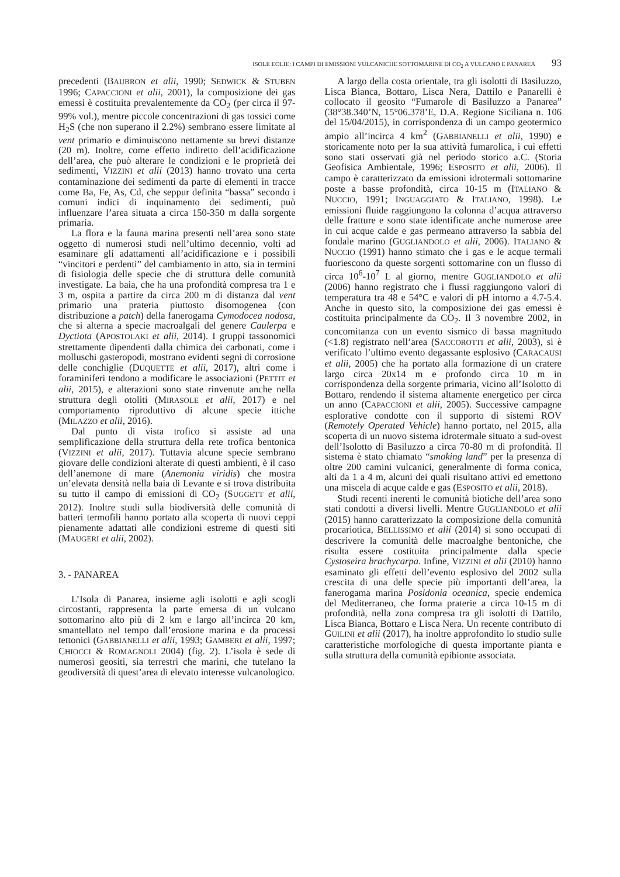ISOLE EOLIE: I CAMPI DI EMISSIONI VULCANICHE SOTTOMARINE DI CO<sub>2</sub> A VULCANO E PANAREA 93
precedenti (BAUBRON et alii, 1990; SEDWICK & STUBEN 1996; CAPACCIONI et alii, 2001), la composizione dei gas emessi è costituita prevalentemente da CO<sub>2</sub> (per circa il 97-99% vol.), mentre piccole concentrazioni di gas tossici come H<sub>2</sub>S (che non superano il 2.2%) sembrano essere limitate al vent primario e diminuiscono nettamente su brevi distanze (20 m). Inoltre, come effetto indiretto dell’acidificazione dell’area, che può alterare le condizioni e le proprietà dei sedimenti, VIZZINI et alii (2013) hanno trovato una certa contaminazione dei sedimenti da parte di elementi in tracce come Ba, Fe, As, Cd, che seppur definita “bassa” secondo i comuni indici di inquinamento dei sedimenti, può influenzare l’area situata a circa 150-350 m dalla sorgente primaria.
La flora e la fauna marina presenti nell’area sono state oggetto di numerosi studi nell’ultimo decennio, volti ad esaminare gli adattamenti all’acidificazione e i possibili “vincitori e perdenti” del cambiamento in atto, sia in termini di fisiologia delle specie che di struttura delle comunità investigate. La baia, che ha una profondità compresa tra 1 e 3 m, ospita a partire da circa 200 m di distanza dal vent primario una prateria piuttosto disomogenea (con distribuzione a patch) della fanerogama Cymodocea nodosa, che si alterna a specie macroalgali del genere Caulerpa e Dyctiota (APOSTOLAKI et alii, 2014). I gruppi tassonomici strettamente dipendenti dalla chimica dei carbonati, come i molluschi gasteropodi, mostrano evidenti segni di corrosione delle conchiglie (DUQUETTE et alii, 2017), altri come i foraminiferi tendono a modificare le associazioni (PETTIT et alii, 2015), e alterazioni sono state rinvenute anche nella struttura degli otoliti (MIRASOLE et alii, 2017) e nel comportamento riproduttivo di alcune specie ittiche (MILAZZO et alii, 2016).
Dal punto di vista trofico si assiste ad una semplificazione della struttura della rete trofica bentonica (VIZZINI et alii, 2017). Tuttavia alcune specie sembrano giovare delle condizioni alterate di questi ambienti, è il caso dell’anemone di mare (Anemonia viridis) che mostra un’elevata densità nella baia di Levante e si trova distribuita su tutto il campo di emissioni di CO<sub>2</sub> (SUGGETT et alii, 2012). Inoltre studi sulla biodiversità delle comunità di batteri termofili hanno portato alla scoperta di nuovi ceppi pienamente adattati alle condizioni estreme di questi siti (MAUGERI et alii, 2002).
3. - PANAREA
L’Isola di Panarea, insieme agli isolotti e agli scogli circostanti, rappresenta la parte emersa di un vulcano sottomarino alto più di 2 km e largo all’incirca 20 km, smantellato nel tempo dall’erosione marina e da processi tettonici (GABBIANELLI et alii, 1993; GAMBERI et alii, 1997; CHIOCCI & ROMAGNOLI 2004) (fig. 2). L’isola è sede di numerosi geositi, sia terrestri che marini, che tutelano la geodiversità di quest’area di elevato interesse vulcanologico.
A largo della costa orientale, tra gli isolotti di Basiluzzo, Lisca Bianca, Bottaro, Lisca Nera, Dattilo e Panarelli è collocato il geosito “Fumarole di Basiluzzo a Panarea” (38°38.340’N, 15°06.378’E, D.A. Regione Siciliana n. 106 del 15/04/2015), in corrispondenza di un campo geotermico ampio all’incirca 4 km<sup>2</sup> (GABBIANELLI et alii, 1990) e storicamente noto per la sua attività fumarolica, i cui effetti sono stati osservati già nel periodo storico a.C. (Storia Geofisica Ambientale, 1996; ESPOSITO et alii, 2006). Il campo è caratterizzato da emissioni idrotermali sottomarine poste a basse profondità, circa 10-15 m (ITALIANO & NUCCIO, 1991; INGUAGGIATO & ITALIANO, 1998). Le emissioni fluide raggiungono la colonna d’acqua attraverso delle fratture e sono state identificate anche numerose aree in cui acque calde e gas permeano attraverso la sabbia del fondale marino (GUGLIANDOLO et alii, 2006). ITALIANO & NUCCIO (1991) hanno stimato che i gas e le acque termali fuoriescono da queste sorgenti sottomarine con un flusso di circa 10<sup>6</sup>-10<sup>7</sup> L al giorno, mentre GUGLIANDOLO et alii (2006) hanno registrato che i flussi raggiungono valori di temperatura tra 48 e 54°C e valori di pH intorno a 4.7-5.4. Anche in questo sito, la composizione dei gas emessi è costituita principalmente da CO<sub>2</sub>. Il 3 novembre 2002, in concomitanza con un evento sismico di bassa magnitudo (<1.8) registrato nell’area (SACCOROTTI et alii, 2003), si è verificato l’ultimo evento degassante esplosivo (CARACAUSI et alii, 2005) che ha portato alla formazione di un cratere largo circa 20x14 m e profondo circa 10 m in corrispondenza della sorgente primaria, vicino all’Isolotto di Bottaro, rendendo il sistema altamente energetico per circa un anno (CAPACCIONI et alii, 2005). Successive campagne esplorative condotte con il supporto di sistemi ROV (Remotely Operated Vehicle) hanno portato, nel 2015, alla scoperta di un nuovo sistema idrotermale situato a sud-ovest dell’Isolotto di Basiluzzo a circa 70-80 m di profondità. Il sistema è stato chiamato “smoking land” per la presenza di oltre 200 camini vulcanici, generalmente di forma conica, alti da 1 a 4 m, alcuni dei quali risultano attivi ed emettono una miscela di acque calde e gas (ESPOSITO et alii, 2018).
Studi recenti inerenti le comunità biotiche dell’area sono stati condotti a diversi livelli. Mentre GUGLIANDOLO et alii (2015) hanno caratterizzato la composizione della comunità procariotica, BELLISSIMO et alii (2014) si sono occupati di descrivere la comunità delle macroalghe bentoniche, che risulta essere costituita principalmente dalla specie Cystoseira brachycarpa. Infine, VIZZINI et alii (2010) hanno esaminato gli effetti dell’evento esplosivo del 2002 sulla crescita di una delle specie più importanti dell’area, la fanerogama marina Posidonia oceanica, specie endemica del Mediterraneo, che forma praterie a circa 10-15 m di profondità, nella zona compresa tra gli isolotti di Dattilo, Lisca Bianca, Bottaro e Lisca Nera. Un recente contributo di GUILINI et alii (2017), ha inoltre approfondito lo studio sulle caratteristiche morfologiche di questa importante pianta e sulla struttura della comunità epibionte associata.